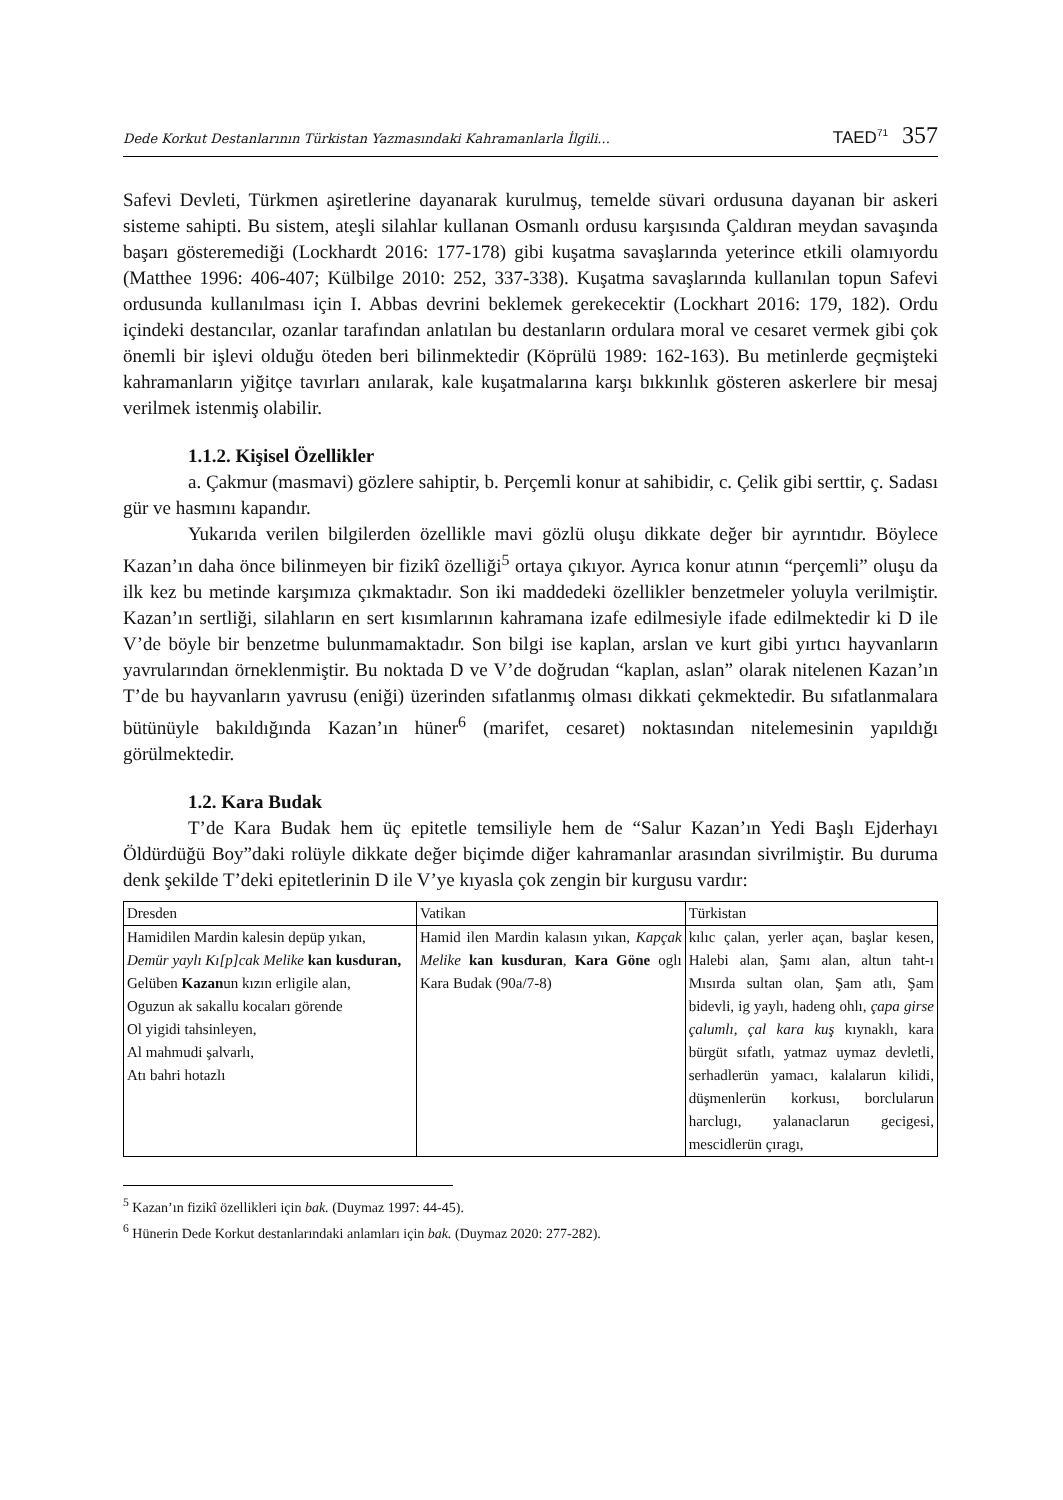Dede Korkut Destanlarının Türkistan Yazmasındaki Kahramanlarla İlgili... TAED<sup>71</sup> 357
Safevi Devleti, Türkmen aşiretlerine dayanarak kurulmuş, temelde süvari ordusuna dayanan bir askeri sisteme sahipti. Bu sistem, ateşli silahlar kullanan Osmanlı ordusu karşısında Çaldıran meydan savaşında başarı gösteremediği (Lockhardt 2016: 177-178) gibi kuşatma savaşlarında yeterince etkili olamıyordu (Matthee 1996: 406-407; Külbilge 2010: 252, 337-338). Kuşatma savaşlarında kullanılan topun Safevi ordusunda kullanılması için I. Abbas devrini beklemek gerekecektir (Lockhart 2016: 179, 182). Ordu içindeki destancılar, ozanlar tarafından anlatılan bu destanların ordulara moral ve cesaret vermek gibi çok önemli bir işlevi olduğu öteden beri bilinmektedir (Köprülü 1989: 162-163). Bu metinlerde geçmişteki kahramanların yiğitçe tavırları anılarak, kale kuşatmalarına karşı bıkkınlık gösteren askerlere bir mesaj verilmek istenmiş olabilir.
1.1.2. Kişisel Özellikler
a. Çakmur (masmavi) gözlere sahiptir, b. Perçemli konur at sahibidir, c. Çelik gibi serttir, ç. Sadası gür ve hasmını kapandır.
Yukarıda verilen bilgilerden özellikle mavi gözlü oluşu dikkate değer bir ayrıntıdır. Böylece Kazan’ın daha önce bilinmeyen bir fizikî özelliği<sup>5</sup> ortaya çıkıyor. Ayrıca konur atının “perçemli” oluşu da ilk kez bu metinde karşımıza çıkmaktadır. Son iki maddedeki özellikler benzetmeler yoluyla verilmiştir. Kazan’ın sertliği, silahların en sert kısımlarının kahramana izafe edilmesiyle ifade edilmektedir ki D ile V’de böyle bir benzetme bulunmamaktadır. Son bilgi ise kaplan, arslan ve kurt gibi yırtıcı hayvanların yavrularından örneklenmiştir. Bu noktada D ve V’de doğrudan “kaplan, aslan” olarak nitelenen Kazan’ın T’de bu hayvanların yavrusu (eniği) üzerinden sıfatlanmış olması dikkati çekmektedir. Bu sıfatlanmalara bütünüyle bakıldığında Kazan’ın hüner<sup>6</sup> (marifet, cesaret) noktasından nitelemesinin yapıldığı görülmektedir.
1.2. Kara Budak
T’de Kara Budak hem üç epitetle temsiliyle hem de “Salur Kazan’ın Yedi Başlı Ejderhayı Öldürdüğü Boy”daki rolüyle dikkate değer biçimde diğer kahramanlar arasından sivrilmiştir. Bu duruma denk şekilde T’deki epitetlerinin D ile V’ye kıyasla çok zengin bir kurgusu vardır:
| Dresden | Vatikan | Türkistan |
| Hamidilen Mardin kalesin depüp yıkan, Demür yaylı Kı[p]cak Melike kan kusduran, Gelüben Kazan un kızın erligile alan, Oguzun ak sakallu kocaları görende Ol yigidi tahsinleyen, Al mahmudi şalvarlı, Atı bahri hotazlı | Hamid ilen Mardin kalasın yıkan, Kapçak Melike kan kusduran , Kara Göne oglı Kara Budak (90a/7-8) | kılıc çalan, yerler açan, başlar kesen, Halebi alan, Şamı alan, altun taht-ı Mısırda sultan olan, Şam atlı, Şam bidevli, ig yaylı, hadeng ohlı, çapa girse çalumlı, çal kara kuş kıynaklı, kara bürgüt sıfatlı, yatmaz uymaz devletli, serhadlerün yamacı, kalalarun kilidi, düşmenlerün korkusı, borclularun harclugı, yalanaclarun gecigesi, mescidlerün çıragı, |
<sup>5</sup> Kazan’ın fizikî özellikleri için bak. (Duymaz 1997: 44-45).
<sup>6</sup> Hünerin Dede Korkut destanlarındaki anlamları için bak. (Duymaz 2020: 277-282).